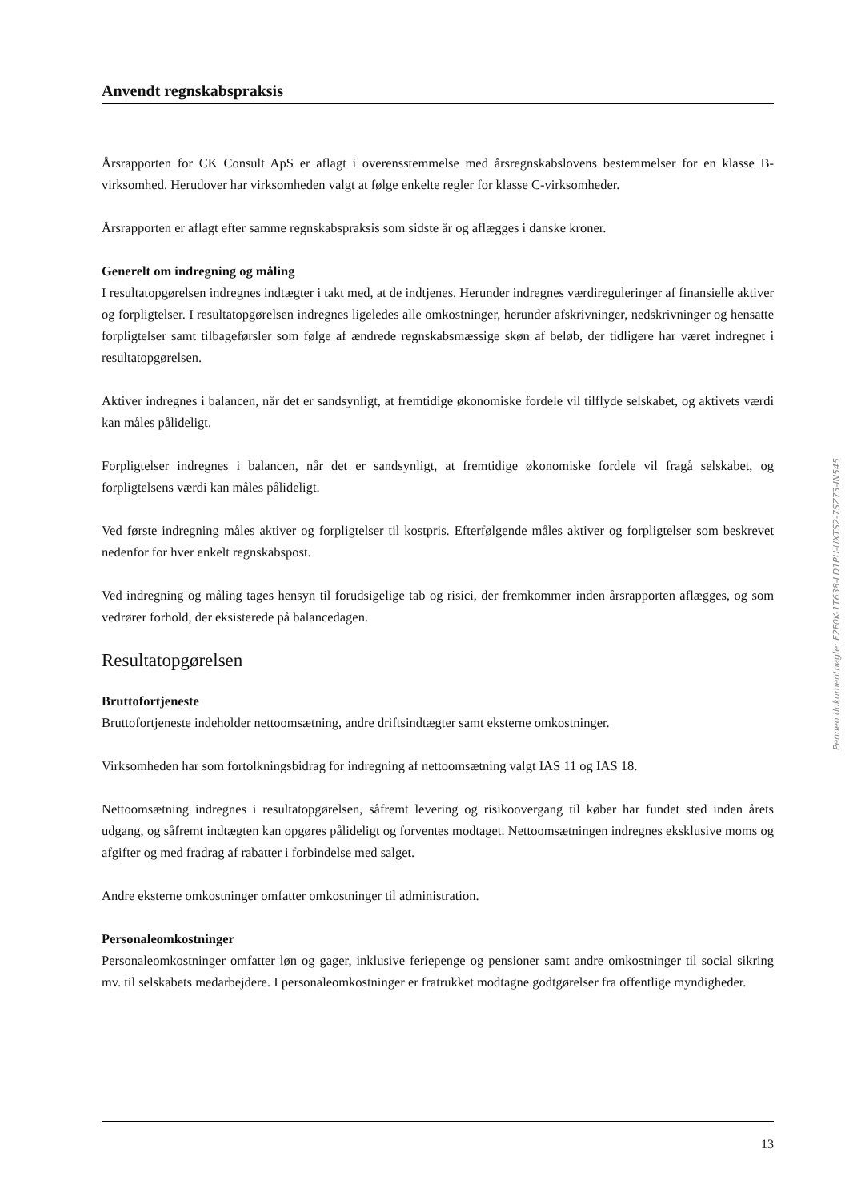Anvendt regnskabspraksis
Årsrapporten for CK Consult ApS er aflagt i overensstemmelse med årsregnskabslovens bestemmelser for en klasse B-virksomhed. Herudover har virksomheden valgt at følge enkelte regler for klasse C-virksomheder.
Årsrapporten er aflagt efter samme regnskabspraksis som sidste år og aflægges i danske kroner.
Generelt om indregning og måling
I resultatopgørelsen indregnes indtægter i takt med, at de indtjenes. Herunder indregnes værdireguleringer af finansielle aktiver og forpligtelser. I resultatopgørelsen indregnes ligeledes alle omkostninger, herunder afskrivninger, nedskrivninger og hensatte forpligtelser samt tilbageførsler som følge af ændrede regnskabsmæssige skøn af beløb, der tidligere har været indregnet i resultatopgørelsen.
Aktiver indregnes i balancen, når det er sandsynligt, at fremtidige økonomiske fordele vil tilflyde selskabet, og aktivets værdi kan måles pålideligt.
Forpligtelser indregnes i balancen, når det er sandsynligt, at fremtidige økonomiske fordele vil fragå selskabet, og forpligtelsens værdi kan måles pålideligt.
Ved første indregning måles aktiver og forpligtelser til kostpris. Efterfølgende måles aktiver og forpligtelser som beskrevet nedenfor for hver enkelt regnskabspost.
Ved indregning og måling tages hensyn til forudsigelige tab og risici, der fremkommer inden årsrapporten aflægges, og som vedrører forhold, der eksisterede på balancedagen.
Resultatopgørelsen
Bruttofortjeneste
Bruttofortjeneste indeholder nettoomsætning, andre driftsindtægter samt eksterne omkostninger.
Virksomheden har som fortolkningsbidrag for indregning af nettoomsætning valgt IAS 11 og IAS 18.
Nettoomsætning indregnes i resultatopgørelsen, såfremt levering og risikoovergang til køber har fundet sted inden årets udgang, og såfremt indtægten kan opgøres pålideligt og forventes modtaget. Nettoomsætningen indregnes eksklusive moms og afgifter og med fradrag af rabatter i forbindelse med salget.
Andre eksterne omkostninger omfatter omkostninger til administration.
Personaleomkostninger
Personaleomkostninger omfatter løn og gager, inklusive feriepenge og pensioner samt andre omkostninger til social sikring mv. til selskabets medarbejdere. I personaleomkostninger er fratrukket modtagne godtgørelser fra offentlige myndigheder.
Penneo dokumentnøgle: F2F0K-1T638-LD1PU-UXTS2-7SZ73-IN545
13